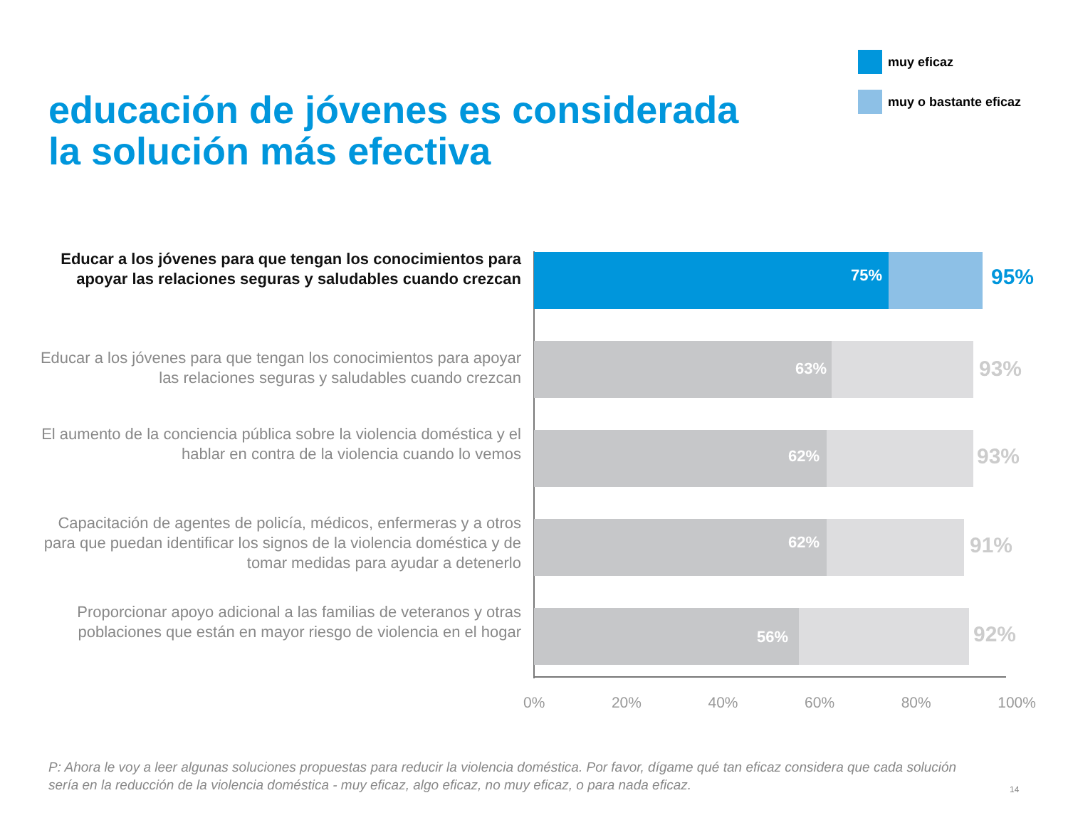muy eficaz
muy o bastante eficaz
educación de jóvenes es considerada
la solución más efectiva
Educar a los jóvenes para que tengan los conocimientos para apoyar las relaciones seguras y saludables cuando crezcan
75% 95%
Educar a los jóvenes para que tengan los conocimientos para apoyar las relaciones seguras y saludables cuando crezcan
63% 93%
El aumento de la conciencia pública sobre la violencia doméstica y el hablar en contra de la violencia cuando lo vemos
62% 93%
Capacitación de agentes de policía, médicos, enfermeras y a otros para que puedan identificar los signos de la violencia doméstica y de tomar medidas para ayudar a detenerlo
62% 91%
Proporcionar apoyo adicional a las familias de veteranos y otras poblaciones que están en mayor riesgo de violencia en el hogar
56% 92%
0% 20% 40% 60% 80% 100%
P: Ahora le voy a leer algunas soluciones propuestas para reducir la violencia doméstica. Por favor, dígame qué tan eficaz considera que cada solución sería en la reducción de la violencia doméstica - muy eficaz, algo eficaz, no muy eficaz, o para nada eficaz.
14